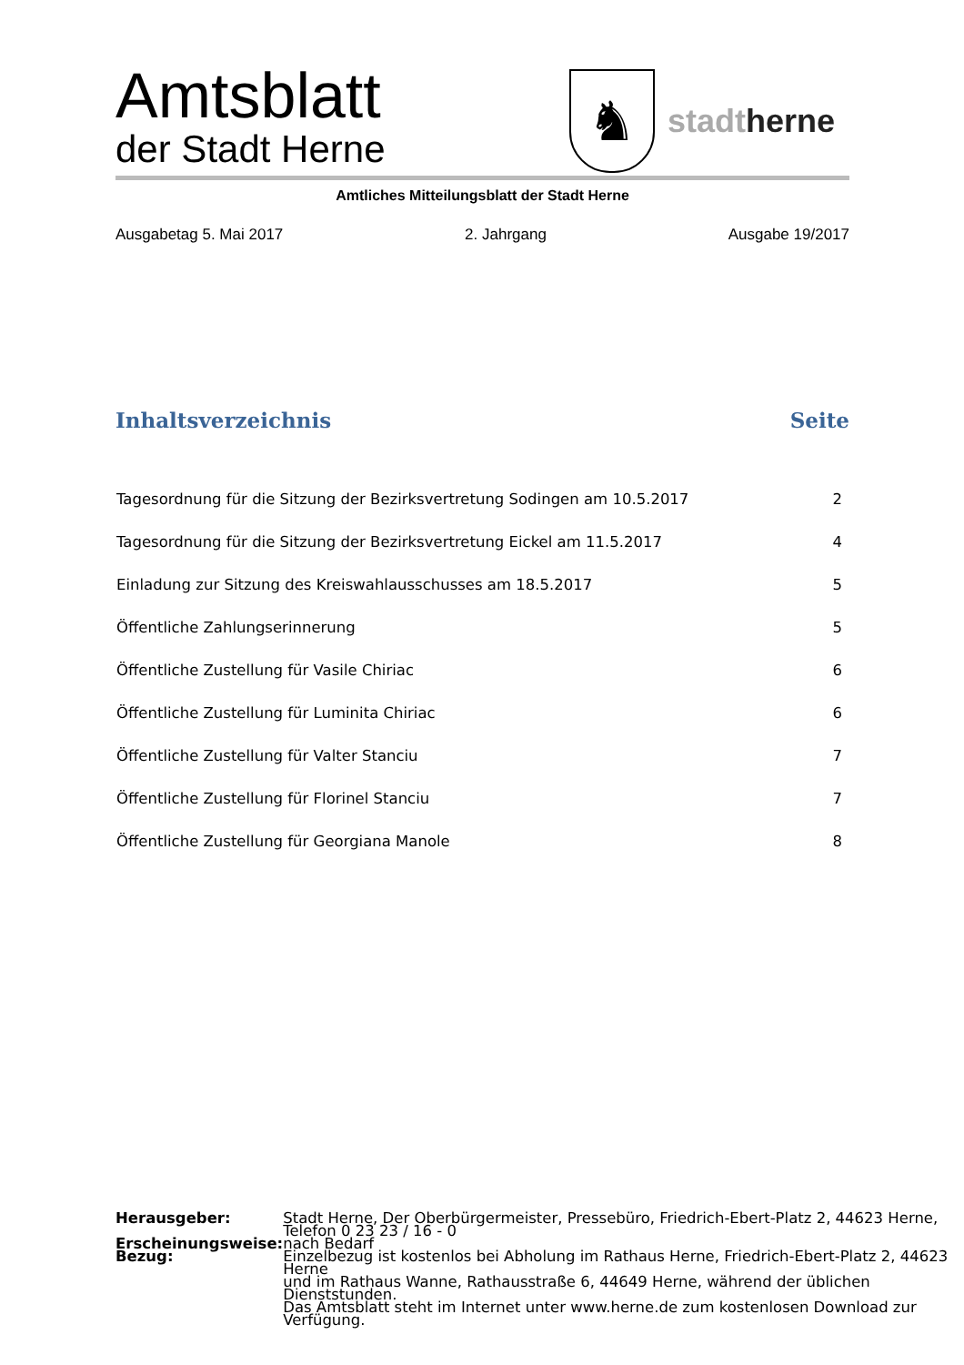Amtsblatt
der Stadt Herne
♞
stadtherne
Amtliches Mitteilungsblatt der Stadt Herne
Ausgabetag 5. Mai 2017 2. Jahrgang Ausgabe 19/2017
Inhaltsverzeichnis Seite
| Tagesordnung für die Sitzung der Bezirksvertretung Sodingen am 10.5.2017 | 2 |
| Tagesordnung für die Sitzung der Bezirksvertretung Eickel am 11.5.2017 | 4 |
| Einladung zur Sitzung des Kreiswahlausschusses am 18.5.2017 | 5 |
| Öffentliche Zahlungserinnerung | 5 |
| Öffentliche Zustellung für Vasile Chiriac | 6 |
| Öffentliche Zustellung für Luminita Chiriac | 6 |
| Öffentliche Zustellung für Valter Stanciu | 7 |
| Öffentliche Zustellung für Florinel Stanciu | 7 |
| Öffentliche Zustellung für Georgiana Manole | 8 |
| Herausgeber: | Stadt Herne, Der Oberbürgermeister, Pressebüro, Friedrich-Ebert-Platz 2, 44623 Herne, Telefon 0 23 23 / 16 - 0 |
| Erscheinungsweise: | nach Bedarf |
| Bezug: | Einzelbezug ist kostenlos bei Abholung im Rathaus Herne, Friedrich-Ebert-Platz 2, 44623 Herne und im Rathaus Wanne, Rathausstraße 6, 44649 Herne, während der üblichen Dienststunden. Das Amtsblatt steht im Internet unter www.herne.de zum kostenlosen Download zur Verfügung. |